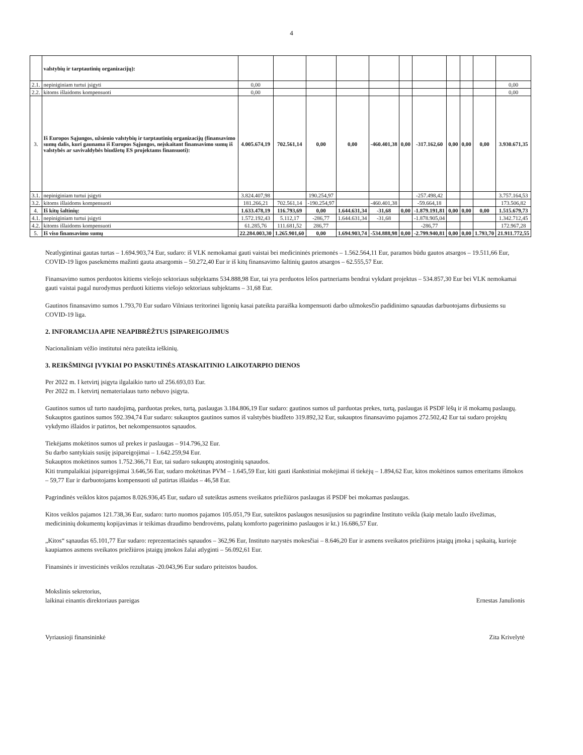4
| | valstybių ir tarptautinių organizacijų): | | | | | | | | | | | |
| 2.1. | nepiniginiam turtui įsigyti | 0,00 | | | | | | | | | | 0,00 |
| 2.2. | kitoms išlaidoms kompensuoti | 0,00 | | | | | | | | | | 0,00 |
| 3. | Iš Europos Sąjungos, užsienio valstybių ir tarptautinių organizacijų (finansavimo sumų dalis, kuri gaunama iš Europos Sąjungos, neįskaitant finansavimo sumų iš valstybės ar savivaldybės biudžetų ES projektams finansuoti): | 4.005.674,19 | 702.561,14 | 0,00 | 0,00 | -460.401,38 | 0,00 | -317.162,60 | 0,00 | 0,00 | 0,00 | 3.930.671,35 |
| 3.1. | nepiniginiam turtui įsigyti | 3.824.407,98 | | 190.254,97 | | | | -257.498,42 | | | | 3.757.164,53 |
| 3.2. | kitoms išlaidoms kompensuoti | 181.266,21 | 702.561,14 | -190.254,97 | | -460.401,38 | | -59.664,18 | | | | 173.506,82 |
| 4. | Iš kitų šaltinių: | 1.633.478,19 | 116.793,69 | 0,00 | 1.644.631,34 | -31,68 | 0,00 | -1.879.191,81 | 0,00 | 0,00 | 0,00 | 1.515.679,73 |
| 4.1. | nepiniginiam turtui įsigyti | 1.572.192,43 | 5.112,17 | -286,77 | 1.644.631,34 | -31,68 | | -1.878.905,04 | | | | 1.342.712,45 |
| 4.2. | kitoms išlaidoms kompensuoti | 61.285,76 | 111.681,52 | 286,77 | | | | -286,77 | | | | 172.967,28 |
| 5. | Iš viso finansavimo sumų | 22.284.003,30 | 1.265.901,60 | 0,00 | 1.694.903,74 | -534.888,98 | 0,00 | -2.799.940,81 | 0,00 | 0,00 | 1.793,70 | 21.911.772,55 |
Neatlygintinai gautas turtas – 1.694.903,74 Eur, sudaro: iš VLK nemokamai gauti vaistai bei medicininės priemonės – 1.562.564,11 Eur, paramos būdu gautos atsargos – 19.511,66 Eur, COVID-19 ligos pasekmėms mažinti gauta atsargomis – 50.272,40 Eur ir iš kitų finansavimo šaltinių gautos atsargos – 62.555,57 Eur.
Finansavimo sumos perduotos kitiems viešojo sektoriaus subjektams 534.888,98 Eur, tai yra perduotos lėšos partneriams bendrai vykdant projektus – 534.857,30 Eur bei VLK nemokamai gauti vaistai pagal nurodymus perduoti kitiems viešojo sektoriaus subjektams – 31,68 Eur.
Gautinos finansavimo sumos 1.793,70 Eur sudaro Vilniaus teritorinei ligonių kasai pateikta paraiška kompensuoti darbo užmokesčio padidinimo sąnaudas darbuotojams dirbusiems su COVID-19 liga.
2. INFORAMCIJA APIE NEAPIBRĖŽTUS ĮSIPAREIGOJIMUS
Nacionaliniam vėžio institutui nėra pateikta ieškinių.
3. REIKŠMINGI ĮVYKIAI PO PASKUTINĖS ATASKAITINIO LAIKOTARPIO DIENOS
Per 2022 m. I ketvirtį įsigyta ilgalaikio turto už 256.693,03 Eur.
Per 2022 m. I ketvirtį nematerialaus turto nebuvo įsigyta.
Gautinos sumos už turto naudojimą, parduotas prekes, turtą, paslaugas 3.184.806,19 Eur sudaro: gautinos sumos už parduotas prekes, turtą, paslaugas iš PSDF lėšų ir iš mokamų paslaugų.
Sukauptos gautinos sumos 592.394,74 Eur sudaro: sukauptos gautinos sumos iš valstybės biudžeto 319.892,32 Eur, sukauptos finansavimo pajamos 272.502,42 Eur tai sudaro projektų vykdymo išlaidos ir patirtos, bet nekompensuotos sąnaudos.
Tiekėjams mokėtinos sumos už prekes ir paslaugas – 914.796,32 Eur.
Su darbo santykiais susiję įsipareigojimai – 1.642.259,94 Eur.
Sukauptos mokėtinos sumos 1.752.366,71 Eur, tai sudaro sukauptų atostoginių sąnaudos.
Kiti trumpalaikiai įsipareigojimai 3.646,56 Eur, sudaro mokėtinas PVM – 1.645,59 Eur, kiti gauti išankstiniai mokėjimai iš tiekėjų – 1.894,62 Eur, kitos mokėtinos sumos emeritams išmokos – 59,77 Eur ir darbuotojams kompensuoti už patirtas išlaidas – 46,58 Eur.
Pagrindinės veiklos kitos pajamos 8.026.936,45 Eur, sudaro už suteiktas asmens sveikatos priežiūros paslaugas iš PSDF bei mokamas paslaugas.
Kitos veiklos pajamos 121.738,36 Eur, sudaro: turto nuomos pajamos 105.051,79 Eur, suteiktos paslaugos nesusijusios su pagrindine Instituto veikla (kaip metalo laužo išvežimas, medicininių dokumentų kopijavimas ir teikimas draudimo bendrovėms, palatų komforto pagerinimo paslaugos ir kt.) 16.686,57 Eur.
„Kitos“ sąnaudas 65.101,77 Eur sudaro: reprezentacinės sąnaudos – 362,96 Eur, Instituto narystės mokesčiai – 8.646,20 Eur ir asmens sveikatos priežiūros įstaigų įmoka į sąskaitą, kurioje kaupiamos asmens sveikatos priežiūros įstaigų įmokos žalai atlyginti – 56.092,61 Eur.
Finansinės ir investicinės veiklos rezultatas -20.043,96 Eur sudaro priteistos baudos.
Mokslinis sekretorius,
laikinai einantis direktoriaus pareigas
Ernestas Janulionis
Vyriausioji finansininkė Zita Krivelytė